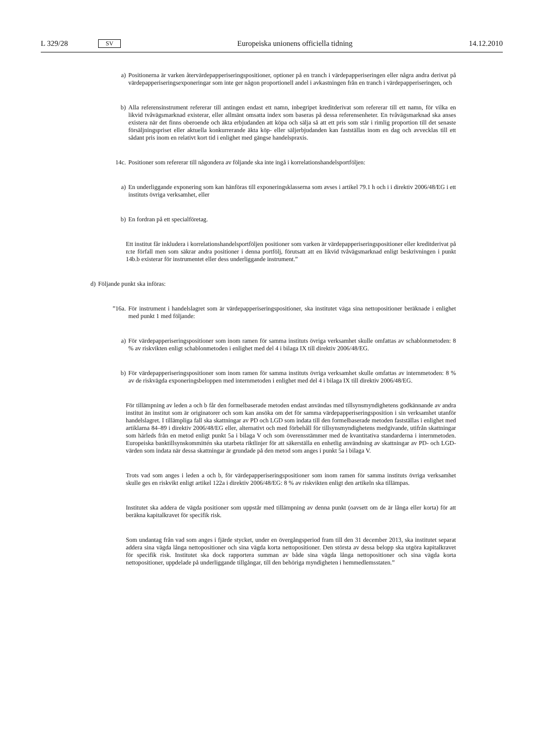L 329/28 SV
Europeiska unionens officiella tidning 14.12.2010
a) Positionerna är varken återvärdepapperiseringspositioner, optioner på en tranch i värdepapperiseringen eller några andra derivat på värdepapperiseringsexponeringar som inte ger någon proportionell andel i avkastningen från en tranch i värdepapperiseringen, och
b) Alla referensinstrument refererar till antingen endast ett namn, inbegripet kreditderivat som refererar till ett namn, för vilka en likvid tvåvägsmarknad existerar, eller allmänt omsatta index som baseras på dessa referensenheter. En tvåvägsmarknad ska anses existera när det finns oberoende och äkta erbjudanden att köpa och sälja så att ett pris som står i rimlig proportion till det senaste försäljningspriset eller aktuella konkurrerande äkta köp- eller säljerbjudanden kan fastställas inom en dag och avvecklas till ett sådant pris inom en relativt kort tid i enlighet med gängse handelspraxis.
14c. Positioner som refererar till någondera av följande ska inte ingå i korrelationshandelsportföljen:
a) En underliggande exponering som kan hänföras till exponeringsklasserna som avses i artikel 79.1 h och i i direktiv 2006/48/EG i ett instituts övriga verksamhet, eller
b) En fordran på ett specialföretag.
Ett institut får inkludera i korrelationshandelsportföljen positioner som varken är värdepapperiseringspositioner eller kreditderivat på n:te förfall men som säkrar andra positioner i denna portfölj, förutsatt att en likvid tvåvägsmarknad enligt beskrivningen i punkt 14b.b existerar för instrumentet eller dess underliggande instrument.”
d) Följande punkt ska införas:
”16a. För instrument i handelslagret som är värdepapperiseringspositioner, ska institutet väga sina nettopositioner beräknade i enlighet med punkt 1 med följande:
a) För värdepapperiseringspositioner som inom ramen för samma instituts övriga verksamhet skulle omfattas av schablonmetoden: 8 % av riskvikten enligt schablonmetoden i enlighet med del 4 i bilaga IX till direktiv 2006/48/EG.
b) För värdepapperiseringspositioner som inom ramen för samma instituts övriga verksamhet skulle omfattas av internmetoden: 8 % av de riskvägda exponeringsbeloppen med internmetoden i enlighet med del 4 i bilaga IX till direktiv 2006/48/EG.
För tillämpning av leden a och b får den formelbaserade metoden endast användas med tillsynsmyndighetens godkännande av andra institut än institut som är originatorer och som kan ansöka om det för samma värdepapperiseringsposition i sin verksamhet utanför handelslagret. I tillämpliga fall ska skattningar av PD och LGD som indata till den formelbaserade metoden fastställas i enlighet med artiklarna 84–89 i direktiv 2006/48/EG eller, alternativt och med förbehåll för tillsynsmyndighetens medgivande, utifrån skattningar som härleds från en metod enligt punkt 5a i bilaga V och som överensstämmer med de kvantitativa standarderna i internmetoden. Europeiska banktillsynskommittén ska utarbeta riktlinjer för att säkerställa en enhetlig användning av skattningar av PD- och LGD-värden som indata när dessa skattningar är grundade på den metod som anges i punkt 5a i bilaga V.
Trots vad som anges i leden a och b, för värdepapperiseringspositioner som inom ramen för samma instituts övriga verksamhet skulle ges en riskvikt enligt artikel 122a i direktiv 2006/48/EG: 8 % av riskvikten enligt den artikeln ska tillämpas.
Institutet ska addera de vägda positioner som uppstår med tillämpning av denna punkt (oavsett om de är långa eller korta) för att beräkna kapitalkravet för specifik risk.
Som undantag från vad som anges i fjärde stycket, under en övergångsperiod fram till den 31 december 2013, ska institutet separat addera sina vägda långa nettopositioner och sina vägda korta nettopositioner. Den största av dessa belopp ska utgöra kapitalkravet för specifik risk. Institutet ska dock rapportera summan av både sina vägda långa nettopositioner och sina vägda korta nettopositioner, uppdelade på underliggande tillgångar, till den behöriga myndigheten i hemmedlemsstaten.”